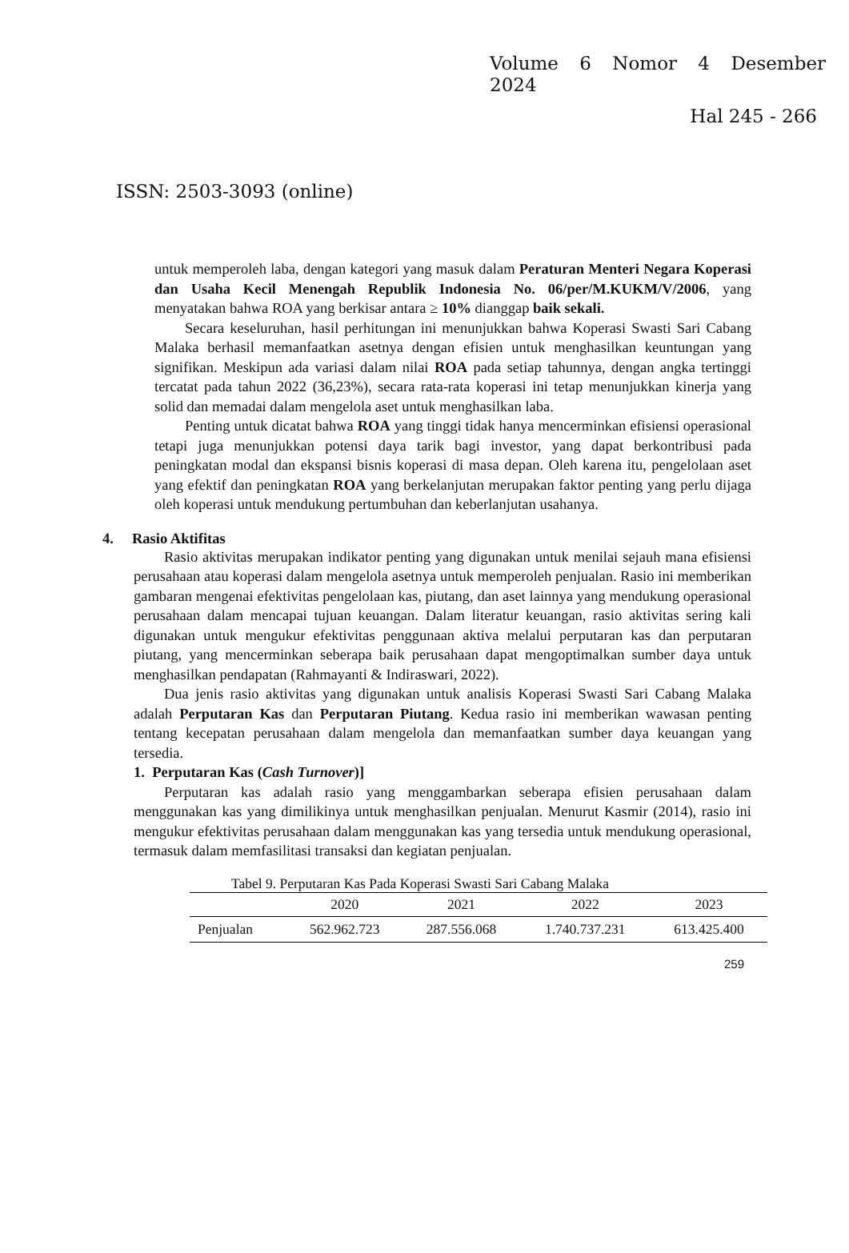Volume 6 Nomor 4 Desember
2024
Hal 245 - 266
ISSN: 2503-3093 (online)
untuk memperoleh laba, dengan kategori yang masuk dalam Peraturan Menteri Negara Koperasi dan Usaha Kecil Menengah Republik Indonesia No. 06/per/M.KUKM/V/2006, yang menyatakan bahwa ROA yang berkisar antara ≥ 10% dianggap baik sekali.
Secara keseluruhan, hasil perhitungan ini menunjukkan bahwa Koperasi Swasti Sari Cabang Malaka berhasil memanfaatkan asetnya dengan efisien untuk menghasilkan keuntungan yang signifikan. Meskipun ada variasi dalam nilai ROA pada setiap tahunnya, dengan angka tertinggi tercatat pada tahun 2022 (36,23%), secara rata-rata koperasi ini tetap menunjukkan kinerja yang solid dan memadai dalam mengelola aset untuk menghasilkan laba.
Penting untuk dicatat bahwa ROA yang tinggi tidak hanya mencerminkan efisiensi operasional tetapi juga menunjukkan potensi daya tarik bagi investor, yang dapat berkontribusi pada peningkatan modal dan ekspansi bisnis koperasi di masa depan. Oleh karena itu, pengelolaan aset yang efektif dan peningkatan ROA yang berkelanjutan merupakan faktor penting yang perlu dijaga oleh koperasi untuk mendukung pertumbuhan dan keberlanjutan usahanya.
4. Rasio Aktifitas
Rasio aktivitas merupakan indikator penting yang digunakan untuk menilai sejauh mana efisiensi perusahaan atau koperasi dalam mengelola asetnya untuk memperoleh penjualan. Rasio ini memberikan gambaran mengenai efektivitas pengelolaan kas, piutang, dan aset lainnya yang mendukung operasional perusahaan dalam mencapai tujuan keuangan. Dalam literatur keuangan, rasio aktivitas sering kali digunakan untuk mengukur efektivitas penggunaan aktiva melalui perputaran kas dan perputaran piutang, yang mencerminkan seberapa baik perusahaan dapat mengoptimalkan sumber daya untuk menghasilkan pendapatan (Rahmayanti & Indiraswari, 2022).
Dua jenis rasio aktivitas yang digunakan untuk analisis Koperasi Swasti Sari Cabang Malaka adalah Perputaran Kas dan Perputaran Piutang. Kedua rasio ini memberikan wawasan penting tentang kecepatan perusahaan dalam mengelola dan memanfaatkan sumber daya keuangan yang tersedia.
1. Perputaran Kas (Cash Turnover)]
Perputaran kas adalah rasio yang menggambarkan seberapa efisien perusahaan dalam menggunakan kas yang dimilikinya untuk menghasilkan penjualan. Menurut Kasmir (2014), rasio ini mengukur efektivitas perusahaan dalam menggunakan kas yang tersedia untuk mendukung operasional, termasuk dalam memfasilitasi transaksi dan kegiatan penjualan.
Tabel 9. Perputaran Kas Pada Koperasi Swasti Sari Cabang Malaka
| | 2020 | 2021 | 2022 | 2023 |
| --- | --- | --- | --- | --- |
| Penjualan | 562.962.723 | 287.556.068 | 1.740.737.231 | 613.425.400 |
259